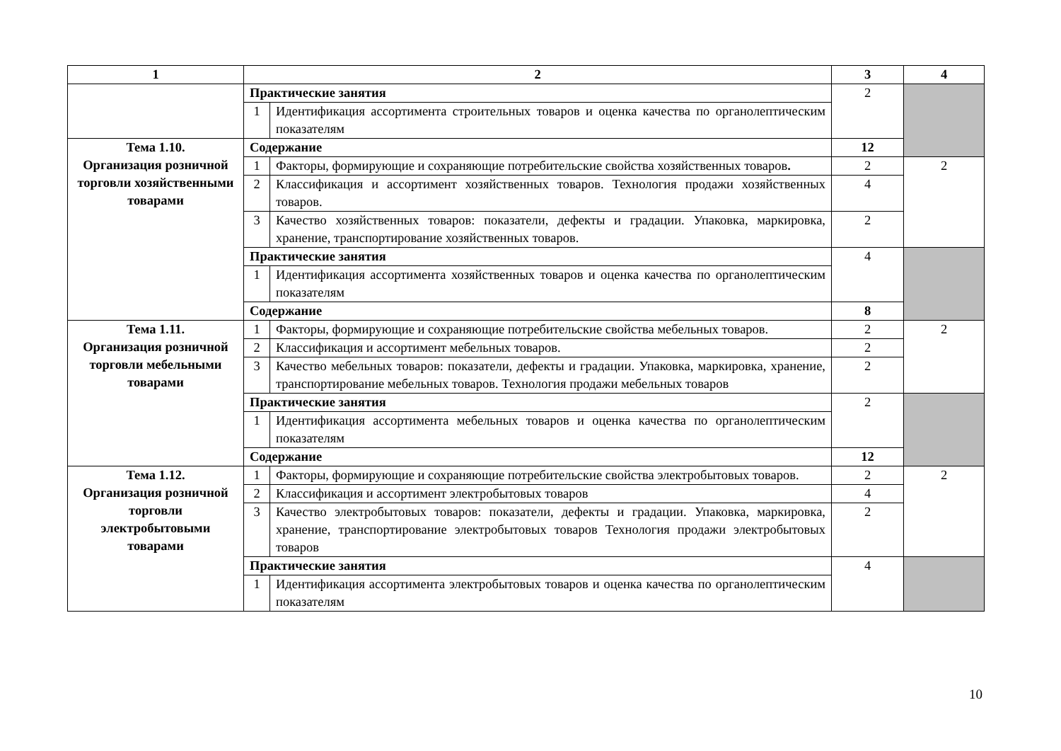| 1 | 2 | | 3 | 4 |
| --- | --- | --- | --- | --- |
| | Практические занятия | | 2 | |
| | 1 | Идентификация ассортимента строительных товаров и оценка качества по органолептическим показателям | | |
| Тема 1.10. Организация розничной торговли хозяйственными товарами | Содержание | | 12 | |
| | 1 | Факторы, формирующие и сохраняющие потребительские свойства хозяйственных товаров . | 2 | 2 |
| | 2 | Классификация и ассортимент хозяйственных товаров. Технология продажи хозяйственных товаров. | 4 | |
| | 3 | Качество хозяйственных товаров: показатели, дефекты и градации. Упаковка, маркировка, хранение, транспортирование хозяйственных товаров. | 2 | |
| | Практические занятия | | 4 | |
| | 1 | Идентификация ассортимента хозяйственных товаров и оценка качества по органолептическим показателям | | |
| | Содержание | | 8 | |
| Тема 1.11. Организация розничной торговли мебельными товарами | 1 | Факторы, формирующие и сохраняющие потребительские свойства мебельных товаров. | 2 | 2 |
| | 2 | Классификация и ассортимент мебельных товаров. | 2 | |
| | 3 | Качество мебельных товаров: показатели, дефекты и градации. Упаковка, маркировка, хранение, транспортирование мебельных товаров. Технология продажи мебельных товаров | 2 | |
| | Практические занятия | | 2 | |
| | 1 | Идентификация ассортимента мебельных товаров и оценка качества по органолептическим показателям | | |
| | Содержание | | 12 | |
| Тема 1.12. Организация розничной торговли электробытовыми товарами | 1 | Факторы, формирующие и сохраняющие потребительские свойства электробытовых товаров. | 2 | 2 |
| | 2 | Классификация и ассортимент электробытовых товаров | 4 | |
| | 3 | Качество электробытовых товаров: показатели, дефекты и градации. Упаковка, маркировка, хранение, транспортирование электробытовых товаров Технология продажи электробытовых товаров | 2 | |
| | Практические занятия | | 4 | |
| | 1 | Идентификация ассортимента электробытовых товаров и оценка качества по органолептическим показателям | | |
10